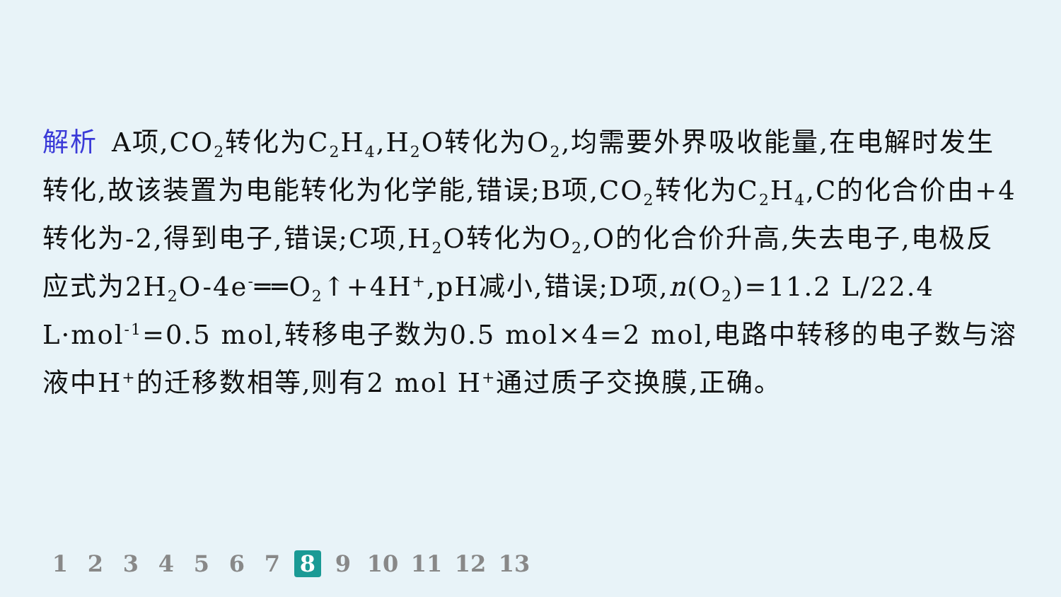解析 A项,CO<sub>2</sub>转化为C<sub>2</sub>H<sub>4</sub>,H<sub>2</sub>O转化为O<sub>2</sub>,均需要外界吸收能量,在电解时发生转化,故该装置为电能转化为化学能,错误;B项,CO<sub>2</sub>转化为C<sub>2</sub>H<sub>4</sub>,C的化合价由+4转化为-2,得到电子,错误;C项,H<sub>2</sub>O转化为O<sub>2</sub>,O的化合价升高,失去电子,电极反应式为2H<sub>2</sub>O-4e<sup>-</sup>══O<sub>2</sub>↑+4H<sup>+</sup>,pH减小,错误;D项,n(O<sub>2</sub>)=11.2 L/22.4 L·mol<sup>-1</sup>=0.5 mol,转移电子数为0.5 mol×4=2 mol,电路中转移的电子数与溶液中H<sup>+</sup>的迁移数相等,则有2 mol H<sup>+</sup>通过质子交换膜,正确。
1 2 3 4 5 6 7 8 9 10 11 12 13